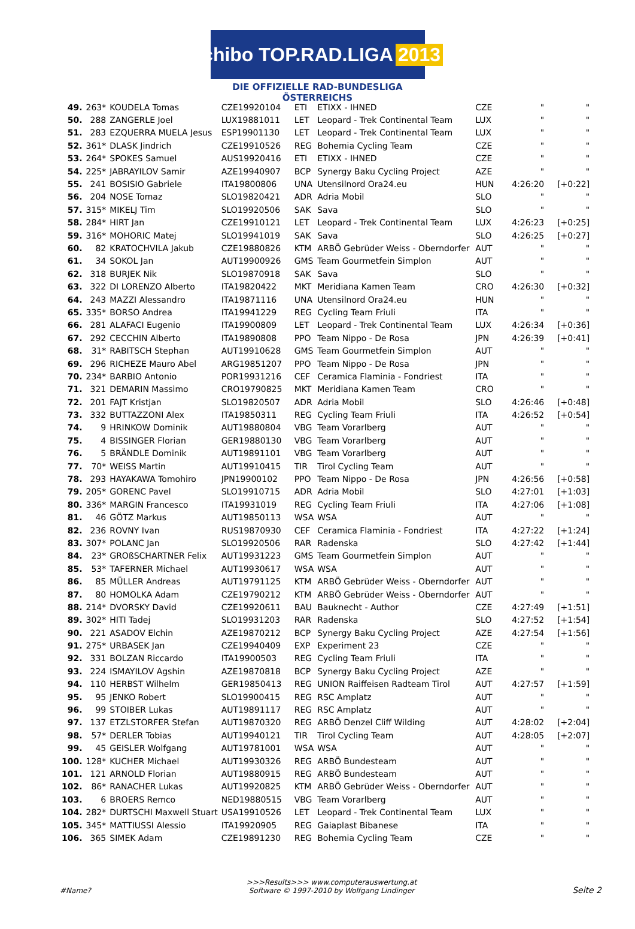Tchibo TOP.RAD.LIGA 2013
DIE OFFIZIELLE RAD-BUNDESLIGA ÖSTERREICHS
| 49. | 263* | KOUDELA Tomas | CZE19920104 | ETI | ETIXX - IHNED | CZE | " | " |
| 50. | 288 | ZANGERLE Joel | LUX19881011 | LET | Leopard - Trek Continental Team | LUX | " | " |
| 51. | 283 | EZQUERRA MUELA Jesus | ESP19901130 | LET | Leopard - Trek Continental Team | LUX | " | " |
| 52. | 361* | DLASK Jindrich | CZE19910526 | REG | Bohemia Cycling Team | CZE | " | " |
| 53. | 264* | SPOKES Samuel | AUS19920416 | ETI | ETIXX - IHNED | CZE | " | " |
| 54. | 225* | JABRAYILOV Samir | AZE19940907 | BCP | Synergy Baku Cycling Project | AZE | " | " |
| 55. | 241 | BOSISIO Gabriele | ITA19800806 | UNA | Utensilnord Ora24.eu | HUN | 4:26:20 | [+0:22] |
| 56. | 204 | NOSE Tomaz | SLO19820421 | ADR | Adria Mobil | SLO | " | " |
| 57. | 315* | MIKELJ Tim | SLO19920506 | SAK | Sava | SLO | " | " |
| 58. | 284* | HIRT Jan | CZE19910121 | LET | Leopard - Trek Continental Team | LUX | 4:26:23 | [+0:25] |
| 59. | 316* | MOHORIC Matej | SLO19941019 | SAK | Sava | SLO | 4:26:25 | [+0:27] |
| 60. | 82 | KRATOCHVILA Jakub | CZE19880826 | KTM | ARBÖ Gebrüder Weiss - Oberndorfer | AUT | " | " |
| 61. | 34 | SOKOL Jan | AUT19900926 | GMS | Team Gourmetfein Simplon | AUT | " | " |
| 62. | 318 | BURJEK Nik | SLO19870918 | SAK | Sava | SLO | " | " |
| 63. | 322 | DI LORENZO Alberto | ITA19820422 | MKT | Meridiana Kamen Team | CRO | 4:26:30 | [+0:32] |
| 64. | 243 | MAZZI Alessandro | ITA19871116 | UNA | Utensilnord Ora24.eu | HUN | " | " |
| 65. | 335* | BORSO Andrea | ITA19941229 | REG | Cycling Team Friuli | ITA | " | " |
| 66. | 281 | ALAFACI Eugenio | ITA19900809 | LET | Leopard - Trek Continental Team | LUX | 4:26:34 | [+0:36] |
| 67. | 292 | CECCHIN Alberto | ITA19890808 | PPO | Team Nippo - De Rosa | JPN | 4:26:39 | [+0:41] |
| 68. | 31* | RABITSCH Stephan | AUT19910628 | GMS | Team Gourmetfein Simplon | AUT | " | " |
| 69. | 296 | RICHEZE Mauro Abel | ARG19851207 | PPO | Team Nippo - De Rosa | JPN | " | " |
| 70. | 234* | BARBIO Antonio | POR19931216 | CEF | Ceramica Flaminia - Fondriest | ITA | " | " |
| 71. | 321 | DEMARIN Massimo | CRO19790825 | MKT | Meridiana Kamen Team | CRO | " | " |
| 72. | 201 | FAJT Kristjan | SLO19820507 | ADR | Adria Mobil | SLO | 4:26:46 | [+0:48] |
| 73. | 332 | BUTTAZZONI Alex | ITA19850311 | REG | Cycling Team Friuli | ITA | 4:26:52 | [+0:54] |
| 74. | 9 | HRINKOW Dominik | AUT19880804 | VBG | Team Vorarlberg | AUT | " | " |
| 75. | 4 | BISSINGER Florian | GER19880130 | VBG | Team Vorarlberg | AUT | " | " |
| 76. | 5 | BRÄNDLE Dominik | AUT19891101 | VBG | Team Vorarlberg | AUT | " | " |
| 77. | 70* | WEISS Martin | AUT19910415 | TIR | Tirol Cycling Team | AUT | " | " |
| 78. | 293 | HAYAKAWA Tomohiro | JPN19900102 | PPO | Team Nippo - De Rosa | JPN | 4:26:56 | [+0:58] |
| 79. | 205* | GORENC Pavel | SLO19910715 | ADR | Adria Mobil | SLO | 4:27:01 | [+1:03] |
| 80. | 336* | MARGIN Francesco | ITA19931019 | REG | Cycling Team Friuli | ITA | 4:27:06 | [+1:08] |
| 81. | 46 | GÖTZ Markus | AUT19850113 | WSA | WSA | AUT | " | " |
| 82. | 236 | ROVNY Ivan | RUS19870930 | CEF | Ceramica Flaminia - Fondriest | ITA | 4:27:22 | [+1:24] |
| 83. | 307* | POLANC Jan | SLO19920506 | RAR | Radenska | SLO | 4:27:42 | [+1:44] |
| 84. | 23* | GROßSCHARTNER Felix | AUT19931223 | GMS | Team Gourmetfein Simplon | AUT | " | " |
| 85. | 53* | TAFERNER Michael | AUT19930617 | WSA | WSA | AUT | " | " |
| 86. | 85 | MÜLLER Andreas | AUT19791125 | KTM | ARBÖ Gebrüder Weiss - Oberndorfer | AUT | " | " |
| 87. | 80 | HOMOLKA Adam | CZE19790212 | KTM | ARBÖ Gebrüder Weiss - Oberndorfer | AUT | " | " |
| 88. | 214* | DVORSKY David | CZE19920611 | BAU | Bauknecht - Author | CZE | 4:27:49 | [+1:51] |
| 89. | 302* | HITI Tadej | SLO19931203 | RAR | Radenska | SLO | 4:27:52 | [+1:54] |
| 90. | 221 | ASADOV Elchin | AZE19870212 | BCP | Synergy Baku Cycling Project | AZE | 4:27:54 | [+1:56] |
| 91. | 275* | URBASEK Jan | CZE19940409 | EXP | Experiment 23 | CZE | " | " |
| 92. | 331 | BOLZAN Riccardo | ITA19900503 | REG | Cycling Team Friuli | ITA | " | " |
| 93. | 224 | ISMAYILOV Agshin | AZE19870818 | BCP | Synergy Baku Cycling Project | AZE | " | " |
| 94. | 110 | HERBST Wilhelm | GER19850413 | REG | UNION Raiffeisen Radteam Tirol | AUT | 4:27:57 | [+1:59] |
| 95. | 95 | JENKO Robert | SLO19900415 | REG | RSC Amplatz | AUT | " | " |
| 96. | 99 | STOIBER Lukas | AUT19891117 | REG | RSC Amplatz | AUT | " | " |
| 97. | 137 | ETZLSTORFER Stefan | AUT19870320 | REG | ARBÖ Denzel Cliff Wilding | AUT | 4:28:02 | [+2:04] |
| 98. | 57* | DERLER Tobias | AUT19940121 | TIR | Tirol Cycling Team | AUT | 4:28:05 | [+2:07] |
| 99. | 45 | GEISLER Wolfgang | AUT19781001 | WSA | WSA | AUT | " | " |
| 100. | 128* | KUCHER Michael | AUT19930326 | REG | ARBÖ Bundesteam | AUT | " | " |
| 101. | 121 | ARNOLD Florian | AUT19880915 | REG | ARBÖ Bundesteam | AUT | " | " |
| 102. | 86* | RANACHER Lukas | AUT19920825 | KTM | ARBÖ Gebrüder Weiss - Oberndorfer | AUT | " | " |
| 103. | 6 | BROERS Remco | NED19880515 | VBG | Team Vorarlberg | AUT | " | " |
| 104. | 282* | DURTSCHI Maxwell Stuart | USA19910526 | LET | Leopard - Trek Continental Team | LUX | " | " |
| 105. | 345* | MATTIUSSI Alessio | ITA19920905 | REG | Gaiaplast Bibanese | ITA | " | " |
| 106. | 365 | SIMEK Adam | CZE19891230 | REG | Bohemia Cycling Team | CZE | " | " |
#Name?
>>>Results>>> www.computerauswertung.at
Software © 1997-2010 by Wolfgang Lindinger
Seite 2